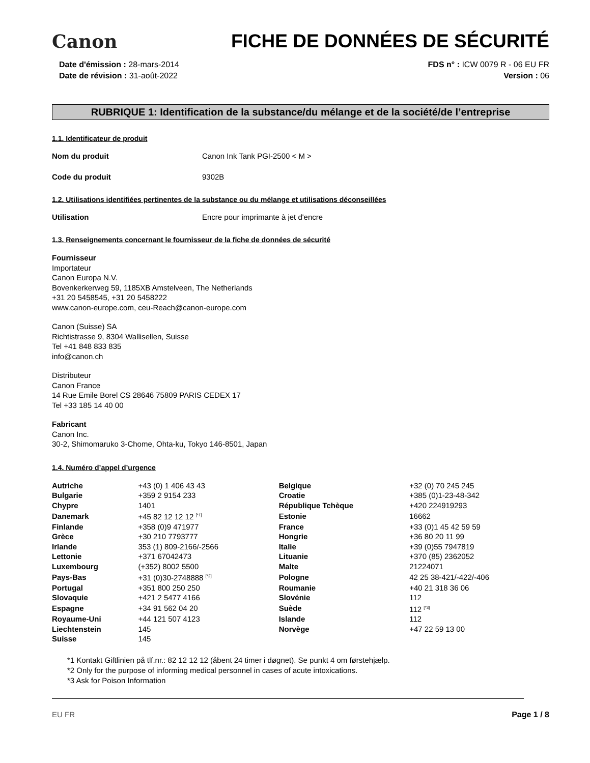Canon
FICHE DE DONNÉES DE SÉCURITÉ
Date d'émission : 28-mars-2014
Date de révision : 31-août-2022
FDS n° : ICW 0079 R - 06 EU FR
Version : 06
RUBRIQUE 1: Identification de la substance/du mélange et de la société/de l’entreprise
1.1. Identificateur de produit
Nom du produit Canon Ink Tank PGI-2500 < M >
Code du produit 9302B
1.2. Utilisations identifiées pertinentes de la substance ou du mélange et utilisations déconseillées
Utilisation Encre pour imprimante à jet d'encre
1.3. Renseignements concernant le fournisseur de la fiche de données de sécurité
Fournisseur
Importateur
Canon Europa N.V.
Bovenkerkerweg 59, 1185XB Amstelveen, The Netherlands
+31 20 5458545, +31 20 5458222
www.canon-europe.com, ceu-Reach@canon-europe.com
Canon (Suisse) SA
Richtistrasse 9, 8304 Wallisellen, Suisse
Tel +41 848 833 835
info@canon.ch
Distributeur
Canon France
14 Rue Emile Borel CS 28646 75809 PARIS CEDEX 17
Tel +33 185 14 40 00
Fabricant
Canon Inc.
30-2, Shimomaruko 3-Chome, Ohta-ku, Tokyo 146-8501, Japan
1.4. Numéro d’appel d’urgence
| Autriche | +43 (0) 1 406 43 43 | Belgique | +32 (0) 70 245 245 |
| Bulgarie | +359 2 9154 233 | Croatie | +385 (0)1-23-48-342 |
| Chypre | 1401 | République Tchèque | +420 224919293 |
| Danemark | +45 82 12 12 12 <sup>[*1]</sup> | Estonie | 16662 |
| Finlande | +358 (0)9 471977 | France | +33 (0)1 45 42 59 59 |
| Grèce | +30 210 7793777 | Hongrie | +36 80 20 11 99 |
| Irlande | 353 (1) 809-2166/-2566 | Italie | +39 (0)55 7947819 |
| Lettonie | +371 67042473 | Lituanie | +370 (85) 2362052 |
| Luxembourg | (+352) 8002 5500 | Malte | 21224071 |
| Pays-Bas | +31 (0)30-2748888 <sup>[*2]</sup> | Pologne | 42 25 38-421/-422/-406 |
| Portugal | +351 800 250 250 | Roumanie | +40 21 318 36 06 |
| Slovaquie | +421 2 5477 4166 | Slovénie | 112 |
| Espagne | +34 91 562 04 20 | Suède | 112 <sup>[*3]</sup> |
| Royaume-Uni | +44 121 507 4123 | Islande | 112 |
| Liechtenstein | 145 | Norvège | +47 22 59 13 00 |
| Suisse | 145 | | |
*1 Kontakt Giftlinien på tlf.nr.: 82 12 12 12 (åbent 24 timer i døgnet). Se punkt 4 om førstehjælp.
*2 Only for the purpose of informing medical personnel in cases of acute intoxications.
*3 Ask for Poison Information
EU FR Page 1 / 8